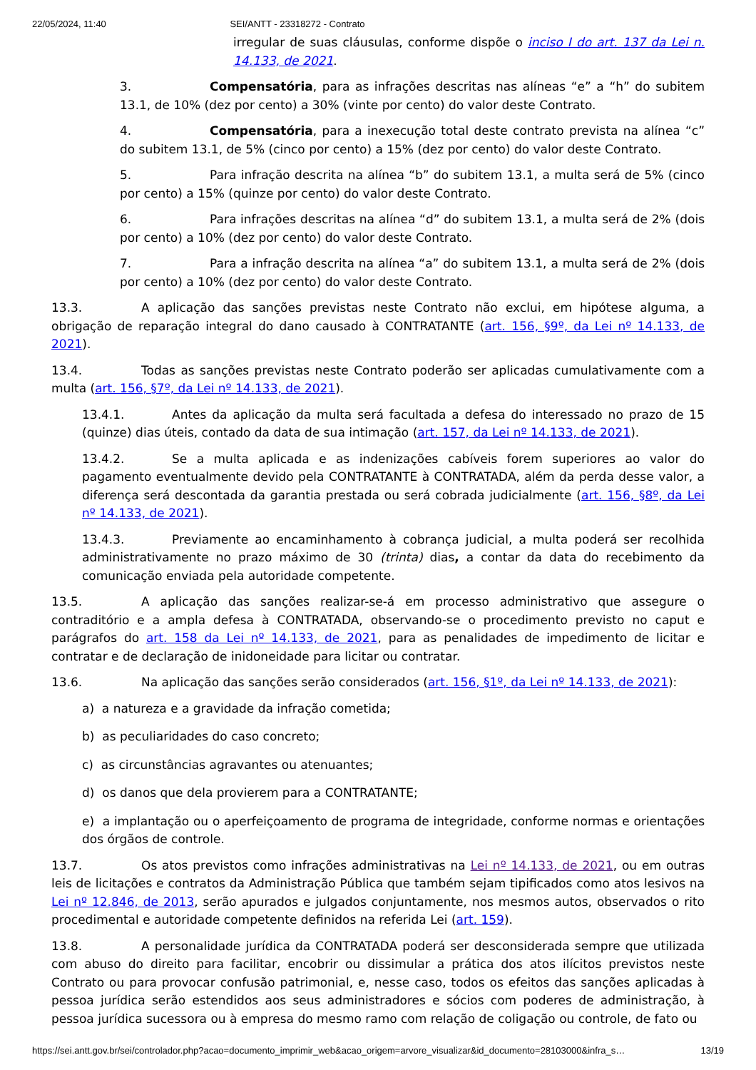22/05/2024, 11:40 SEI/ANTT - 23318272 - Contrato
irregular de suas cláusulas, conforme dispõe o inciso I do art. 137 da Lei n. 14.133, de 2021.
3. Compensatória, para as infrações descritas nas alíneas “e” a “h” do subitem 13.1, de 10% (dez por cento) a 30% (vinte por cento) do valor deste Contrato.
4. Compensatória, para a inexecução total deste contrato prevista na alínea “c” do subitem 13.1, de 5% (cinco por cento) a 15% (dez por cento) do valor deste Contrato.
5. Para infração descrita na alínea “b” do subitem 13.1, a multa será de 5% (cinco por cento) a 15% (quinze por cento) do valor deste Contrato.
6. Para infrações descritas na alínea “d” do subitem 13.1, a multa será de 2% (dois por cento) a 10% (dez por cento) do valor deste Contrato.
7. Para a infração descrita na alínea “a” do subitem 13.1, a multa será de 2% (dois por cento) a 10% (dez por cento) do valor deste Contrato.
13.3. A aplicação das sanções previstas neste Contrato não exclui, em hipótese alguma, a obrigação de reparação integral do dano causado à CONTRATANTE (art. 156, §9º, da Lei nº 14.133, de 2021).
13.4. Todas as sanções previstas neste Contrato poderão ser aplicadas cumulativamente com a multa (art. 156, §7º, da Lei nº 14.133, de 2021).
13.4.1. Antes da aplicação da multa será facultada a defesa do interessado no prazo de 15 (quinze) dias úteis, contado da data de sua intimação (art. 157, da Lei nº 14.133, de 2021).
13.4.2. Se a multa aplicada e as indenizações cabíveis forem superiores ao valor do pagamento eventualmente devido pela CONTRATANTE à CONTRATADA, além da perda desse valor, a diferença será descontada da garantia prestada ou será cobrada judicialmente (art. 156, §8º, da Lei nº 14.133, de 2021).
13.4.3. Previamente ao encaminhamento à cobrança judicial, a multa poderá ser recolhida administrativamente no prazo máximo de 30 (trinta) dias, a contar da data do recebimento da comunicação enviada pela autoridade competente.
13.5. A aplicação das sanções realizar-se-á em processo administrativo que assegure o contraditório e a ampla defesa à CONTRATADA, observando-se o procedimento previsto no caput e parágrafos do art. 158 da Lei nº 14.133, de 2021, para as penalidades de impedimento de licitar e contratar e de declaração de inidoneidade para licitar ou contratar.
13.6. Na aplicação das sanções serão considerados (art. 156, §1º, da Lei nº 14.133, de 2021):
a) a natureza e a gravidade da infração cometida;
b) as peculiaridades do caso concreto;
c) as circunstâncias agravantes ou atenuantes;
d) os danos que dela provierem para a CONTRATANTE;
e) a implantação ou o aperfeiçoamento de programa de integridade, conforme normas e orientações dos órgãos de controle.
13.7. Os atos previstos como infrações administrativas na Lei nº 14.133, de 2021, ou em outras leis de licitações e contratos da Administração Pública que também sejam tipificados como atos lesivos na Lei nº 12.846, de 2013, serão apurados e julgados conjuntamente, nos mesmos autos, observados o rito procedimental e autoridade competente definidos na referida Lei (art. 159).
13.8. A personalidade jurídica da CONTRATADA poderá ser desconsiderada sempre que utilizada com abuso do direito para facilitar, encobrir ou dissimular a prática dos atos ilícitos previstos neste Contrato ou para provocar confusão patrimonial, e, nesse caso, todos os efeitos das sanções aplicadas à pessoa jurídica serão estendidos aos seus administradores e sócios com poderes de administração, à pessoa jurídica sucessora ou à empresa do mesmo ramo com relação de coligação ou controle, de fato ou
https://sei.antt.gov.br/sei/controlador.php?acao=documento_imprimir_web&acao_origem=arvore_visualizar&id_documento=28103000&infra_s… 13/19